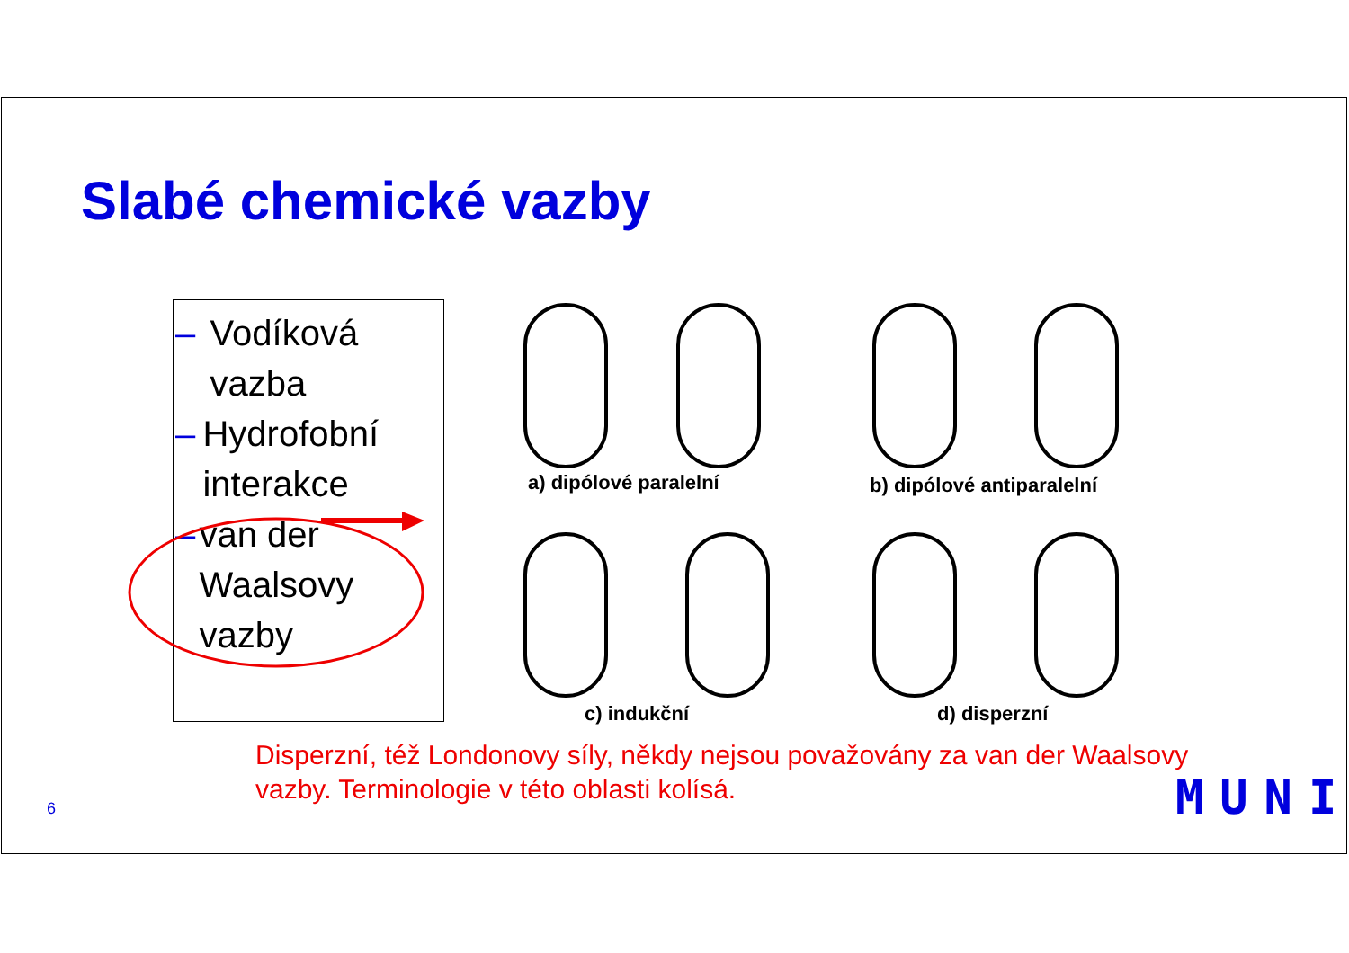Slabé chemické vazby
– Vodíková vazba
– Hydrofobní interakce
– van der Waalsovy vazby
a) dipólové paralelní b) dipólové antiparalelní
c) indukční d) disperzní
Disperzní, též Londonovy síly, někdy nejsou považovány za van der Waalsovy
vazby. Terminologie v této oblasti kolísá.
6 MUNI